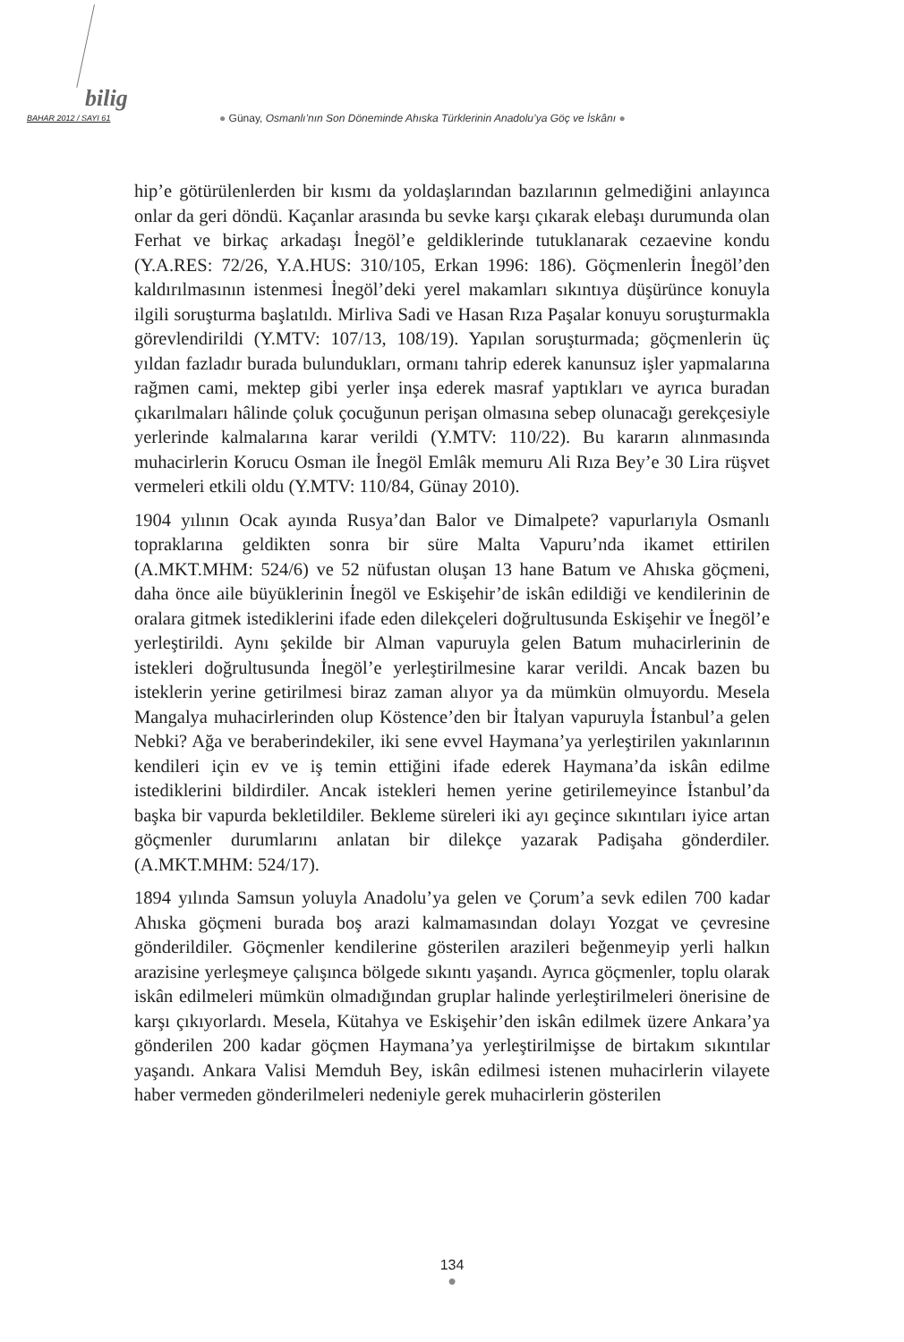bilig
BAHAR 2012 / SAYI 61 ● Günay, Osmanlı’nın Son Döneminde Ahıska Türklerinin Anadolu’ya Göç ve İskânı ●
hip’e götürülenlerden bir kısmı da yoldaşlarından bazılarının gelmediğini anlayınca onlar da geri döndü. Kaçanlar arasında bu sevke karşı çıkarak elebaşı durumunda olan Ferhat ve birkaç arkadaşı İnegöl’e geldiklerinde tutuklanarak cezaevine kondu (Y.A.RES: 72/26, Y.A.HUS: 310/105, Erkan 1996: 186). Göçmenlerin İnegöl’den kaldırılmasının istenmesi İnegöl’deki yerel makamları sıkıntıya düşürünce konuyla ilgili soruşturma başlatıldı. Mirliva Sadi ve Hasan Rıza Paşalar konuyu soruşturmakla görevlendirildi (Y.MTV: 107/13, 108/19). Yapılan soruşturmada; göçmenlerin üç yıldan fazladır burada bulundukları, ormanı tahrip ederek kanunsuz işler yapmalarına rağmen cami, mektep gibi yerler inşa ederek masraf yaptıkları ve ayrıca buradan çıkarılmaları hâlinde çoluk çocuğunun perişan olmasına sebep olunacağı gerekçesiyle yerlerinde kalmalarına karar verildi (Y.MTV: 110/22). Bu kararın alınmasında muhacirlerin Korucu Osman ile İnegöl Emlâk memuru Ali Rıza Bey’e 30 Lira rüşvet vermeleri etkili oldu (Y.MTV: 110/84, Günay 2010).
1904 yılının Ocak ayında Rusya’dan Balor ve Dimalpete? vapurlarıyla Osmanlı topraklarına geldikten sonra bir süre Malta Vapuru’nda ikamet ettirilen (A.MKT.MHM: 524/6) ve 52 nüfustan oluşan 13 hane Batum ve Ahıska göçmeni, daha önce aile büyüklerinin İnegöl ve Eskişehir’de iskân edildiği ve kendilerinin de oralara gitmek istediklerini ifade eden dilekçeleri doğrultusunda Eskişehir ve İnegöl’e yerleştirildi. Aynı şekilde bir Alman vapuruyla gelen Batum muhacirlerinin de istekleri doğrultusunda İnegöl’e yerleştirilmesine karar verildi. Ancak bazen bu isteklerin yerine getirilmesi biraz zaman alıyor ya da mümkün olmuyordu. Mesela Mangalya muhacirlerinden olup Köstence’den bir İtalyan vapuruyla İstanbul’a gelen Nebki? Ağa ve beraberindekiler, iki sene evvel Haymana’ya yerleştirilen yakınlarının kendileri için ev ve iş temin ettiğini ifade ederek Haymana’da iskân edilme istediklerini bildirdiler. Ancak istekleri hemen yerine getirilemeyince İstanbul’da başka bir vapurda bekletildiler. Bekleme süreleri iki ayı geçince sıkıntıları iyice artan göçmenler durumlarını anlatan bir dilekçe yazarak Padişaha gönderdiler. (A.MKT.MHM: 524/17).
1894 yılında Samsun yoluyla Anadolu’ya gelen ve Çorum’a sevk edilen 700 kadar Ahıska göçmeni burada boş arazi kalmamasından dolayı Yozgat ve çevresine gönderildiler. Göçmenler kendilerine gösterilen arazileri beğenmeyip yerli halkın arazisine yerleşmeye çalışınca bölgede sıkıntı yaşandı. Ayrıca göçmenler, toplu olarak iskân edilmeleri mümkün olmadığından gruplar halinde yerleştirilmeleri önerisine de karşı çıkıyorlardı. Mesela, Kütahya ve Eskişehir’den iskân edilmek üzere Ankara’ya gönderilen 200 kadar göçmen Haymana’ya yerleştirilmişse de birtakım sıkıntılar yaşandı. Ankara Valisi Memduh Bey, iskân edilmesi istenen muhacirlerin vilayete haber vermeden gönderilmeleri nedeniyle gerek muhacirlerin gösterilen
134
●